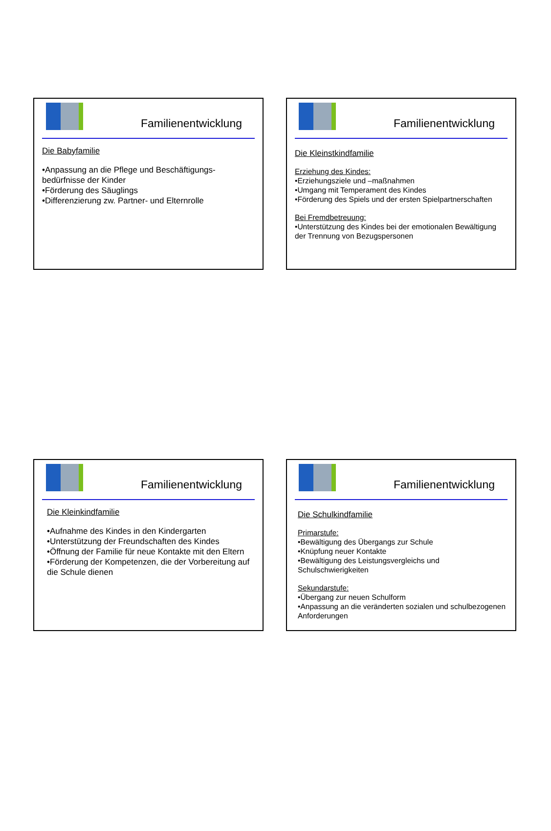Familienentwicklung
Die Babyfamilie
•Anpassung an die Pflege und Beschäftigungs-bedürfnisse der Kinder
•Förderung des Säuglings
•Differenzierung zw. Partner- und Elternrolle
Familienentwicklung
Die Kleinstkindfamilie
Erziehung des Kindes:
•Erziehungsziele und –maßnahmen
•Umgang mit Temperament des Kindes
•Förderung des Spiels und der ersten Spielpartnerschaften
Bei Fremdbetreuung:
•Unterstützung des Kindes bei der emotionalen Bewältigung der Trennung von Bezugspersonen
Familienentwicklung
Die Kleinkindfamilie
•Aufnahme des Kindes in den Kindergarten
•Unterstützung der Freundschaften des Kindes
•Öffnung der Familie für neue Kontakte mit den Eltern
•Förderung der Kompetenzen, die der Vorbereitung auf die Schule dienen
Familienentwicklung
Die Schulkindfamilie
Primarstufe:
•Bewältigung des Übergangs zur Schule
•Knüpfung neuer Kontakte
•Bewältigung des Leistungsvergleichs und Schulschwierigkeiten
Sekundarstufe:
•Übergang zur neuen Schulform
•Anpassung an die veränderten sozialen und schulbezogenen Anforderungen